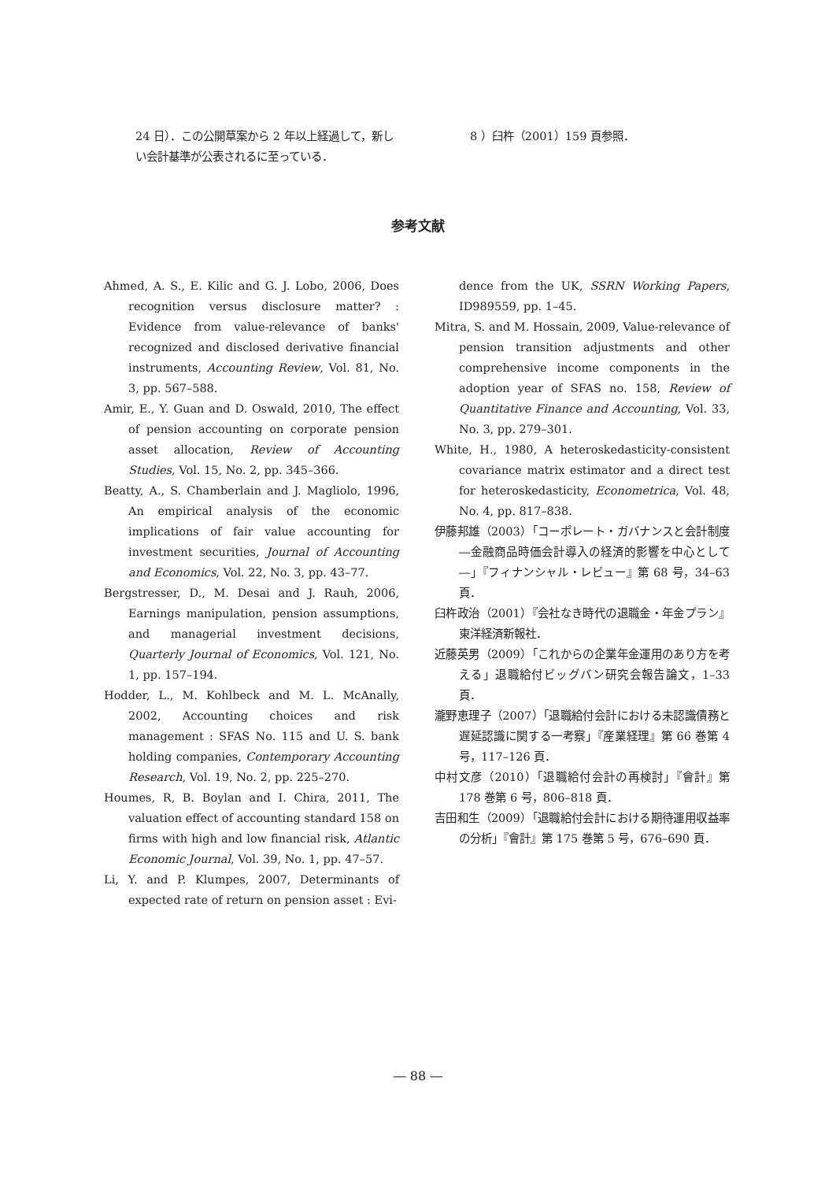24 日）．この公開草案から 2 年以上経過して，新しい会計基準が公表されるに至っている．
8 ）臼杵（2001）159 頁参照．
参考文献
Ahmed, A. S., E. Kilic and G. J. Lobo, 2006, Does recognition versus disclosure matter? : Evidence from value-relevance of banks' recognized and disclosed derivative financial instruments, Accounting Review, Vol. 81, No. 3, pp. 567–588.
Amir, E., Y. Guan and D. Oswald, 2010, The effect of pension accounting on corporate pension asset allocation, Review of Accounting Studies, Vol. 15, No. 2, pp. 345–366.
Beatty, A., S. Chamberlain and J. Magliolo, 1996, An empirical analysis of the economic implications of fair value accounting for investment securities, Journal of Accounting and Economics, Vol. 22, No. 3, pp. 43–77.
Bergstresser, D., M. Desai and J. Rauh, 2006, Earnings manipulation, pension assumptions, and managerial investment decisions, Quarterly Journal of Economics, Vol. 121, No. 1, pp. 157–194.
Hodder, L., M. Kohlbeck and M. L. McAnally, 2002, Accounting choices and risk management : SFAS No. 115 and U. S. bank holding companies, Contemporary Accounting Research, Vol. 19, No. 2, pp. 225–270.
Houmes, R, B. Boylan and I. Chira, 2011, The valuation effect of accounting standard 158 on firms with high and low financial risk, Atlantic Economic Journal, Vol. 39, No. 1, pp. 47–57.
Li, Y. and P. Klumpes, 2007, Determinants of expected rate of return on pension asset : Evi-
dence from the UK, SSRN Working Papers, ID989559, pp. 1–45.
Mitra, S. and M. Hossain, 2009, Value-relevance of pension transition adjustments and other comprehensive income components in the adoption year of SFAS no. 158, Review of Quantitative Finance and Accounting, Vol. 33, No. 3, pp. 279–301.
White, H., 1980, A heteroskedasticity-consistent covariance matrix estimator and a direct test for heteroskedasticity, Econometrica, Vol. 48, No. 4, pp. 817–838.
伊藤邦雄（2003）「コーポレート・ガバナンスと会計制度―金融商品時価会計導入の経済的影響を中心として―」『フィナンシャル・レビュー』第 68 号，34–63 頁．
臼杵政治（2001）『会社なき時代の退職金・年金プラン』東洋経済新報社．
近藤英男（2009）「これからの企業年金運用のあり方を考える」退職給付ビッグバン研究会報告論文，1–33 頁．
瀧野恵理子（2007）「退職給付会計における未認識債務と遅延認識に関する一考察」『産業経理』第 66 巻第 4 号，117–126 頁．
中村文彦（2010）「退職給付会計の再検討」『會計』第 178 巻第 6 号，806–818 頁．
吉田和生（2009）「退職給付会計における期待運用収益率の分析」『會計』第 175 巻第 5 号，676–690 頁．
― 88 ―